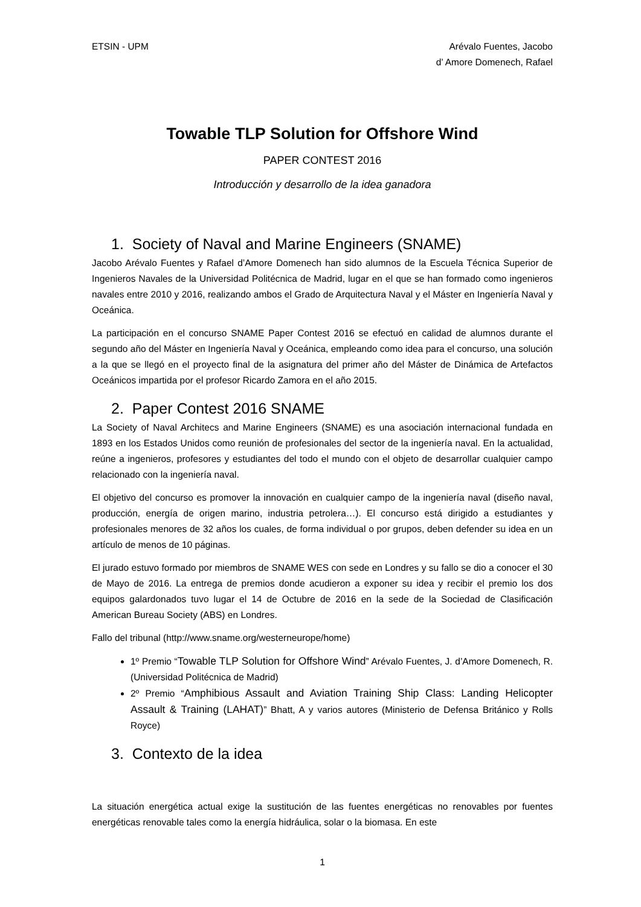ETSIN - UPM Arévalo Fuentes, Jacobo
d’ Amore Domenech, Rafael
Towable TLP Solution for Offshore Wind
PAPER CONTEST 2016
Introducción y desarrollo de la idea ganadora
1. Society of Naval and Marine Engineers (SNAME)
Jacobo Arévalo Fuentes y Rafael d’Amore Domenech han sido alumnos de la Escuela Técnica Superior de Ingenieros Navales de la Universidad Politécnica de Madrid, lugar en el que se han formado como ingenieros navales entre 2010 y 2016, realizando ambos el Grado de Arquitectura Naval y el Máster en Ingeniería Naval y Oceánica.
La participación en el concurso SNAME Paper Contest 2016 se efectuó en calidad de alumnos durante el segundo año del Máster en Ingeniería Naval y Oceánica, empleando como idea para el concurso, una solución a la que se llegó en el proyecto final de la asignatura del primer año del Máster de Dinámica de Artefactos Oceánicos impartida por el profesor Ricardo Zamora en el año 2015.
2. Paper Contest 2016 SNAME
La Society of Naval Architecs and Marine Engineers (SNAME) es una asociación internacional fundada en 1893 en los Estados Unidos como reunión de profesionales del sector de la ingeniería naval. En la actualidad, reúne a ingenieros, profesores y estudiantes del todo el mundo con el objeto de desarrollar cualquier campo relacionado con la ingeniería naval.
El objetivo del concurso es promover la innovación en cualquier campo de la ingeniería naval (diseño naval, producción, energía de origen marino, industria petrolera…). El concurso está dirigido a estudiantes y profesionales menores de 32 años los cuales, de forma individual o por grupos, deben defender su idea en un artículo de menos de 10 páginas.
El jurado estuvo formado por miembros de SNAME WES con sede en Londres y su fallo se dio a conocer el 30 de Mayo de 2016. La entrega de premios donde acudieron a exponer su idea y recibir el premio los dos equipos galardonados tuvo lugar el 14 de Octubre de 2016 en la sede de la Sociedad de Clasificación American Bureau Society (ABS) en Londres.
Fallo del tribunal (http://www.sname.org/westerneurope/home)
1º Premio “Towable TLP Solution for Offshore Wind” Arévalo Fuentes, J. d’Amore Domenech, R. (Universidad Politécnica de Madrid)
2º Premio “Amphibious Assault and Aviation Training Ship Class: Landing Helicopter Assault & Training (LAHAT)” Bhatt, A y varios autores (Ministerio de Defensa Británico y Rolls Royce)
3. Contexto de la idea
La situación energética actual exige la sustitución de las fuentes energéticas no renovables por fuentes energéticas renovable tales como la energía hidráulica, solar o la biomasa. En este
1